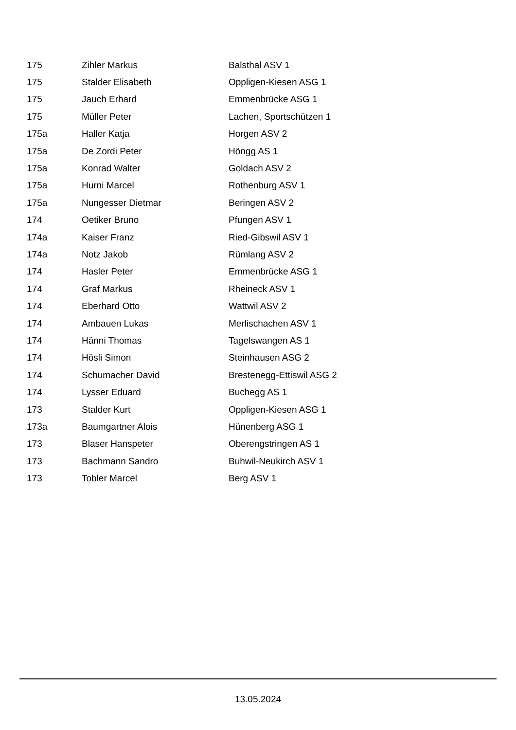| 175 | Zihler Markus | Balsthal ASV 1 |
| 175 | Stalder Elisabeth | Oppligen-Kiesen ASG 1 |
| 175 | Jauch Erhard | Emmenbrücke ASG 1 |
| 175 | Müller Peter | Lachen, Sportschützen 1 |
| 175a | Haller Katja | Horgen ASV 2 |
| 175a | De Zordi Peter | Höngg AS 1 |
| 175a | Konrad Walter | Goldach ASV 2 |
| 175a | Hurni Marcel | Rothenburg ASV 1 |
| 175a | Nungesser Dietmar | Beringen ASV 2 |
| 174 | Oetiker Bruno | Pfungen ASV 1 |
| 174a | Kaiser Franz | Ried-Gibswil ASV 1 |
| 174a | Notz Jakob | Rümlang ASV 2 |
| 174 | Hasler Peter | Emmenbrücke ASG 1 |
| 174 | Graf Markus | Rheineck ASV 1 |
| 174 | Eberhard Otto | Wattwil ASV 2 |
| 174 | Ambauen Lukas | Merlischachen ASV 1 |
| 174 | Hänni Thomas | Tagelswangen AS 1 |
| 174 | Hösli Simon | Steinhausen ASG 2 |
| 174 | Schumacher David | Brestenegg-Ettiswil ASG 2 |
| 174 | Lysser Eduard | Buchegg AS 1 |
| 173 | Stalder Kurt | Oppligen-Kiesen ASG 1 |
| 173a | Baumgartner Alois | Hünenberg ASG 1 |
| 173 | Blaser Hanspeter | Oberengstringen AS 1 |
| 173 | Bachmann Sandro | Buhwil-Neukirch ASV 1 |
| 173 | Tobler Marcel | Berg ASV 1 |
13.05.2024